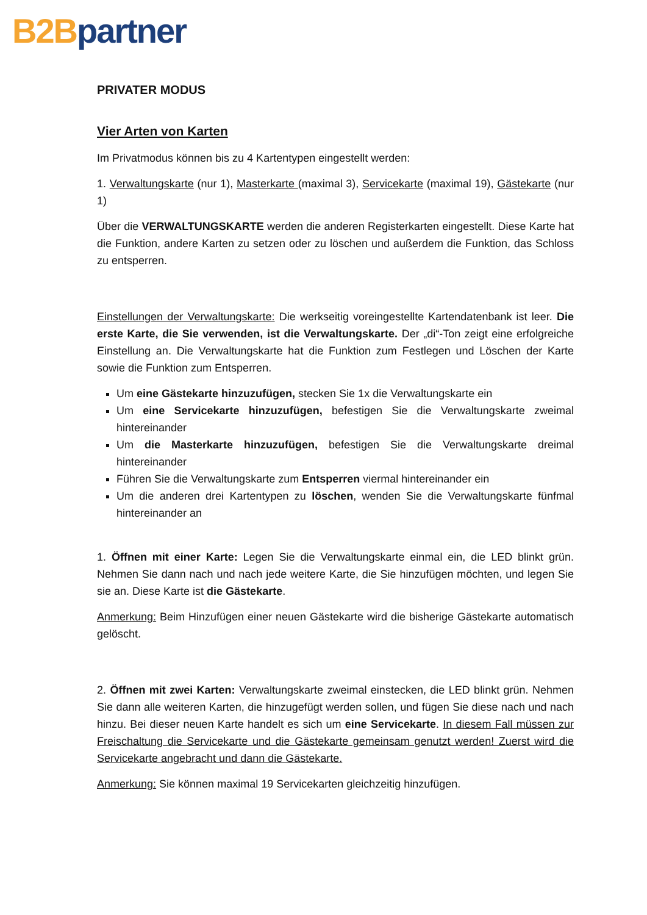B2B partner
PRIVATER MODUS
Vier Arten von Karten
Im Privatmodus können bis zu 4 Kartentypen eingestellt werden:
1. Verwaltungskarte (nur 1), Masterkarte (maximal 3), Servicekarte (maximal 19), Gästekarte (nur 1)
Über die VERWALTUNGSKARTE werden die anderen Registerkarten eingestellt. Diese Karte hat die Funktion, andere Karten zu setzen oder zu löschen und außerdem die Funktion, das Schloss zu entsperren.
Einstellungen der Verwaltungskarte: Die werkseitig voreingestellte Kartendatenbank ist leer. Die erste Karte, die Sie verwenden, ist die Verwaltungskarte. Der „di“-Ton zeigt eine erfolgreiche Einstellung an. Die Verwaltungskarte hat die Funktion zum Festlegen und Löschen der Karte sowie die Funktion zum Entsperren.
Um eine Gästekarte hinzuzufügen, stecken Sie 1x die Verwaltungskarte ein
Um eine Servicekarte hinzuzufügen, befestigen Sie die Verwaltungskarte zweimal hintereinander
Um die Masterkarte hinzuzufügen, befestigen Sie die Verwaltungskarte dreimal hintereinander
Führen Sie die Verwaltungskarte zum Entsperren viermal hintereinander ein
Um die anderen drei Kartentypen zu löschen, wenden Sie die Verwaltungskarte fünfmal hintereinander an
1. Öffnen mit einer Karte: Legen Sie die Verwaltungskarte einmal ein, die LED blinkt grün. Nehmen Sie dann nach und nach jede weitere Karte, die Sie hinzufügen möchten, und legen Sie sie an. Diese Karte ist die Gästekarte.
Anmerkung: Beim Hinzufügen einer neuen Gästekarte wird die bisherige Gästekarte automatisch gelöscht.
2. Öffnen mit zwei Karten: Verwaltungskarte zweimal einstecken, die LED blinkt grün. Nehmen Sie dann alle weiteren Karten, die hinzugefügt werden sollen, und fügen Sie diese nach und nach hinzu. Bei dieser neuen Karte handelt es sich um eine Servicekarte. In diesem Fall müssen zur Freischaltung die Servicekarte und die Gästekarte gemeinsam genutzt werden! Zuerst wird die Servicekarte angebracht und dann die Gästekarte.
Anmerkung: Sie können maximal 19 Servicekarten gleichzeitig hinzufügen.